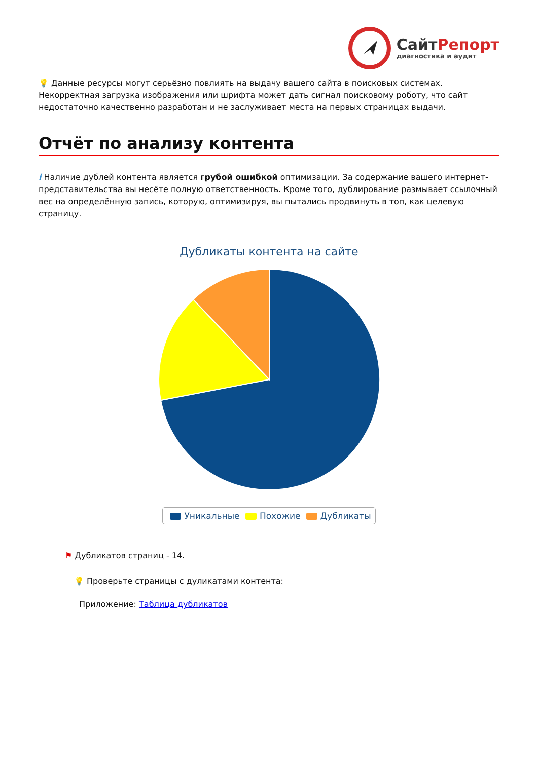СайтРепорт
диагностика и аудит
💡 Данные ресурсы могут серьёзно повлиять на выдачу вашего сайта в поисковых системах. Некорректная загрузка изображения или шрифта может дать сигнал поисковому роботу, что сайт недостаточно качественно разработан и не заслуживает места на первых страницах выдачи.
Отчёт по анализу контента
i Наличие дублей контента является грубой ошибкой оптимизации. За содержание вашего интернет-представительства вы несёте полную ответственность. Кроме того, дублирование размывает ссылочный вес на определённую запись, которую, оптимизируя, вы пытались продвинуть в топ, как целевую страницу.
Дубликаты контента на сайте
Уникальные Похожие Дубликаты
⚑ Дубликатов страниц - 14.
💡 Проверьте страницы с дуликатами контента:
Приложение: Таблица дубликатов